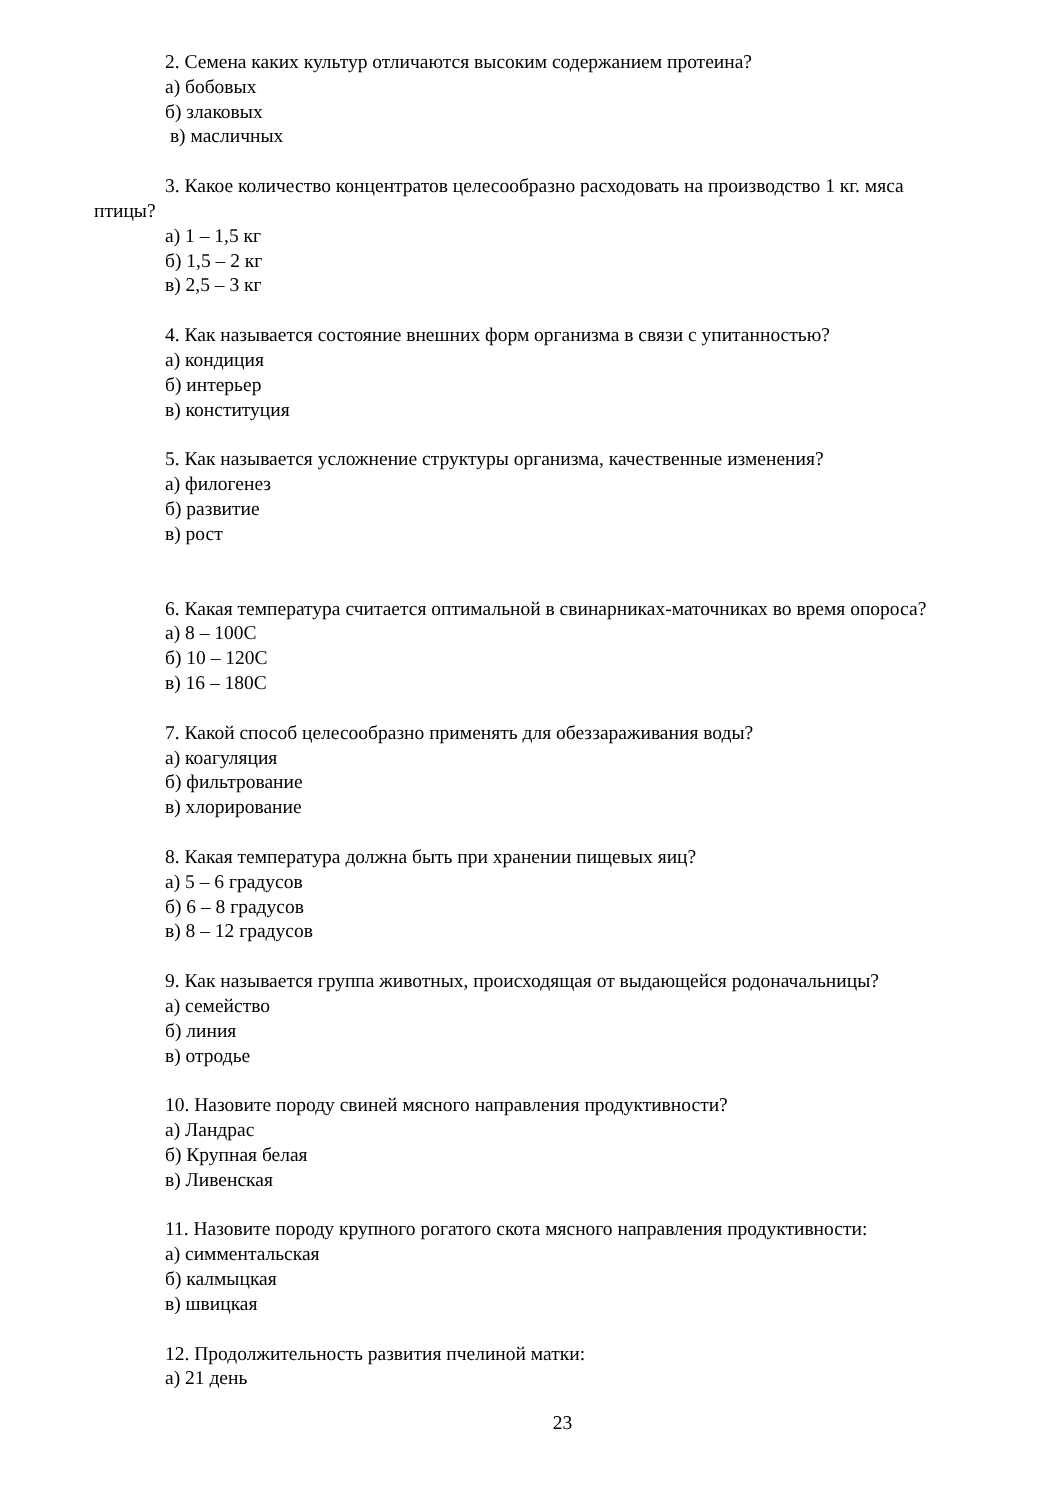2. Семена каких культур отличаются высоким содержанием протеина?
а) бобовых
б) злаковых
в) масличных
3. Какое количество концентратов целесообразно расходовать на производство 1 кг. мяса
птицы?
а) 1 – 1,5 кг
б) 1,5 – 2 кг
в) 2,5 – 3 кг
4. Как называется состояние внешних форм организма в связи с упитанностью?
а) кондиция
б) интерьер
в) конституция
5. Как называется усложнение структуры организма, качественные изменения?
а) филогенез
б) развитие
в) рост
6. Какая температура считается оптимальной в свинарниках-маточниках во время опороса?
а) 8 – 100С
б) 10 – 120С
в) 16 – 180С
7. Какой способ целесообразно применять для обеззараживания воды?
а) коагуляция
б) фильтрование
в) хлорирование
8. Какая температура должна быть при хранении пищевых яиц?
а) 5 – 6 градусов
б) 6 – 8 градусов
в) 8 – 12 градусов
9. Как называется группа животных, происходящая от выдающейся родоначальницы?
а) семейство
б) линия
в) отродье
10. Назовите породу свиней мясного направления продуктивности?
а) Ландрас
б) Крупная белая
в) Ливенская
11. Назовите породу крупного рогатого скота мясного направления продуктивности:
а) симментальская
б) калмыцкая
в) швицкая
12. Продолжительность развития пчелиной матки:
а) 21 день
23